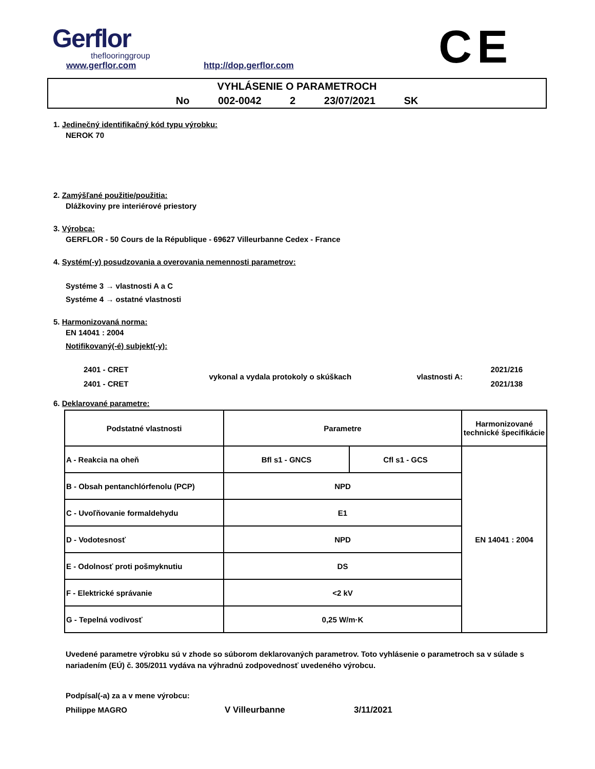Gerflor
theflooringgroup
www.gerflor.com http://dop.gerflor.com
CE
VYHLÁSENIE O PARAMETROCH
No 002-0042 2 23/07/2021 SK
1. Jedinečný identifikačný kód typu výrobku:
NEROK 70
2. Zamýšľané použitie/použitia:
Dlážkoviny pre interiérové priestory
3. Výrobca:
GERFLOR - 50 Cours de la République - 69627 Villeurbanne Cedex - France
4. Systém(-y) posudzovania a overovania nemennosti parametrov:
Systéme 3 → vlastnosti A a C
Systéme 4 → ostatné vlastnosti
5. Harmonizovaná norma:
EN 14041 : 2004
Notifikovaný(-é) subjekt(-y):
| 2401 - CRET | vykonal a vydala protokoly o skúškach | vlastnosti A: | 2021/216 |
| 2401 - CRET | | | 2021/138 |
6. Deklarované parametre:
| Podstatné vlastnosti | Parametre | | Harmonizované technické špecifikácie |
| --- | --- | --- | --- |
| A - Reakcia na oheň | Bfl s1 - GNCS | Cfl s1 - GCS | EN 14041 : 2004 |
| B - Obsah pentanchlórfenolu (PCP) | NPD | | |
| C - Uvoľňovanie formaldehydu | E1 | | |
| D - Vodotesnosť | NPD | | |
| E - Odolnosť proti pošmyknutiu | DS | | |
| F - Elektrické správanie | <2 kV | | |
| G - Tepelná vodivosť | 0,25 W/m·K | | |
Uvedené parametre výrobku sú v zhode so súborom deklarovaných parametrov. Toto vyhlásenie o parametroch sa v súlade s nariadením (EÚ) č. 305/2011 vydáva na výhradnú zodpovednosť uvedeného výrobcu.
Podpísal(-a) za a v mene výrobcu:
Philippe MAGRO V Villeurbanne 3/11/2021